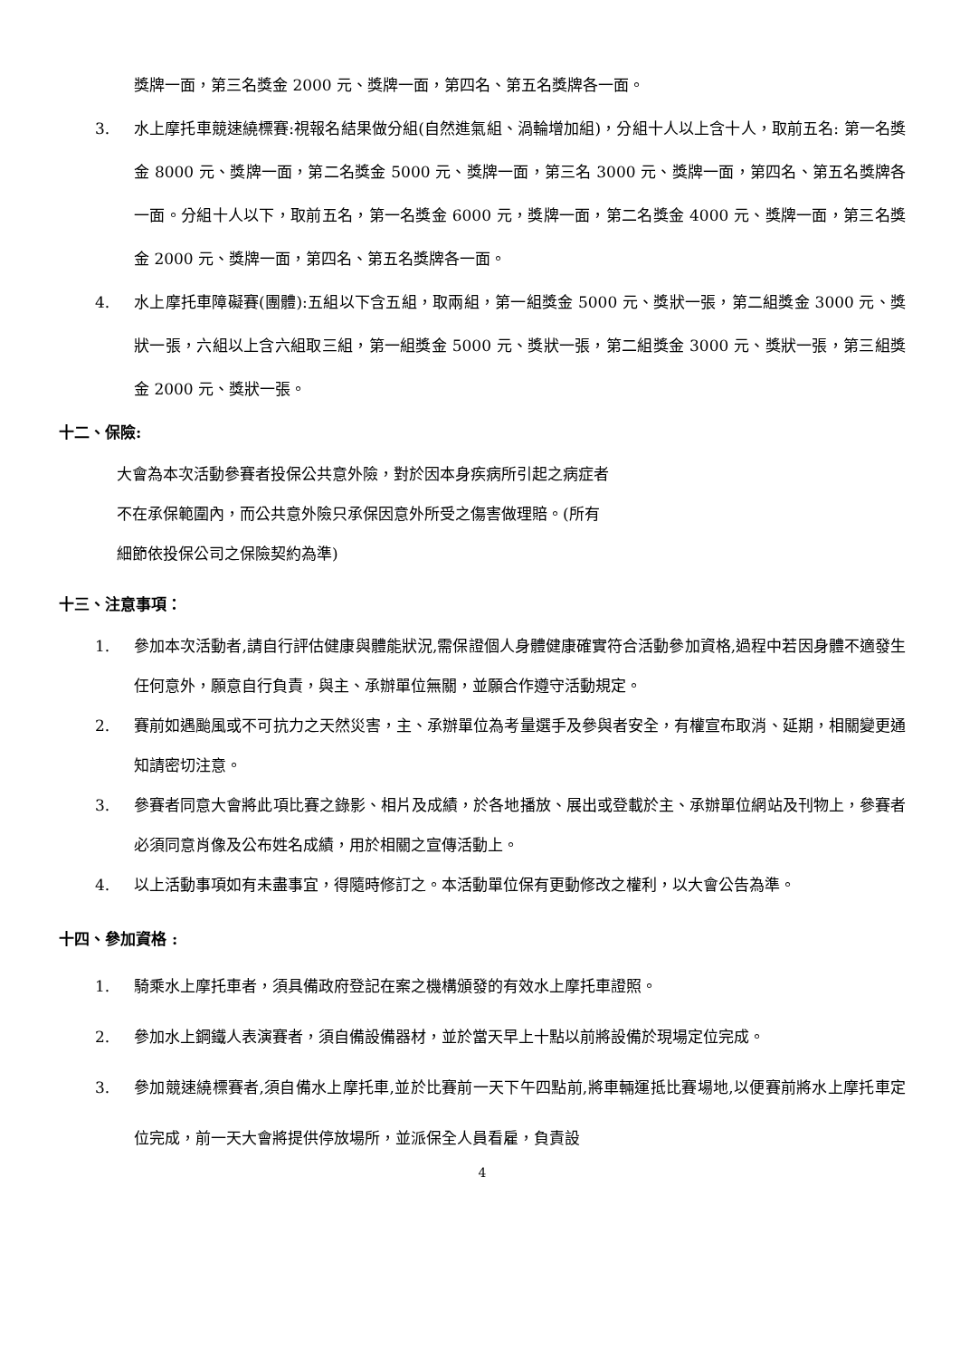獎牌一面，第三名獎金 2000 元、獎牌一面，第四名、第五名獎牌各一面。
3. 水上摩托車競速繞標賽:視報名結果做分組(自然進氣組、渦輪增加組)，分組十人以上含十人，取前五名: 第一名獎金 8000 元、獎牌一面，第二名獎金 5000 元、獎牌一面，第三名 3000 元、獎牌一面，第四名、第五名獎牌各一面。分組十人以下，取前五名，第一名獎金 6000 元，獎牌一面，第二名獎金 4000 元、獎牌一面，第三名獎金 2000 元、獎牌一面，第四名、第五名獎牌各一面。
4. 水上摩托車障礙賽(團體):五組以下含五組，取兩組，第一組獎金 5000 元、獎狀一張，第二組獎金 3000 元、獎狀一張，六組以上含六組取三組，第一組獎金 5000 元、獎狀一張，第二組獎金 3000 元、獎狀一張，第三組獎金 2000 元、獎狀一張。
十二、保險:
大會為本次活動參賽者投保公共意外險，對於因本身疾病所引起之病症者
不在承保範圍內，而公共意外險只承保因意外所受之傷害做理賠。(所有
細節依投保公司之保險契約為準)
十三、注意事項：
1. 參加本次活動者,請自行評估健康與體能狀況,需保證個人身體健康確實符合活動參加資格,過程中若因身體不適發生任何意外，願意自行負責，與主、承辦單位無關，並願合作遵守活動規定。
2. 賽前如遇颱風或不可抗力之天然災害，主、承辦單位為考量選手及參與者安全，有權宣布取消、延期，相關變更通知請密切注意。
3. 參賽者同意大會將此項比賽之錄影、相片及成績，於各地播放、展出或登載於主、承辦單位網站及刊物上，參賽者必須同意肖像及公布姓名成績，用於相關之宣傳活動上。
4. 以上活動事項如有未盡事宜，得隨時修訂之。本活動單位保有更動修改之權利，以大會公告為準。
十四、參加資格 :
1. 騎乘水上摩托車者，須具備政府登記在案之機構頒發的有效水上摩托車證照。
2. 參加水上鋼鐵人表演賽者，須自備設備器材，並於當天早上十點以前將設備於現場定位完成。
3. 參加競速繞標賽者,須自備水上摩托車,並於比賽前一天下午四點前,將車輛運抵比賽場地,以便賽前將水上摩托車定位完成，前一天大會將提供停放場所，並派保全人員看雇，負責設
4